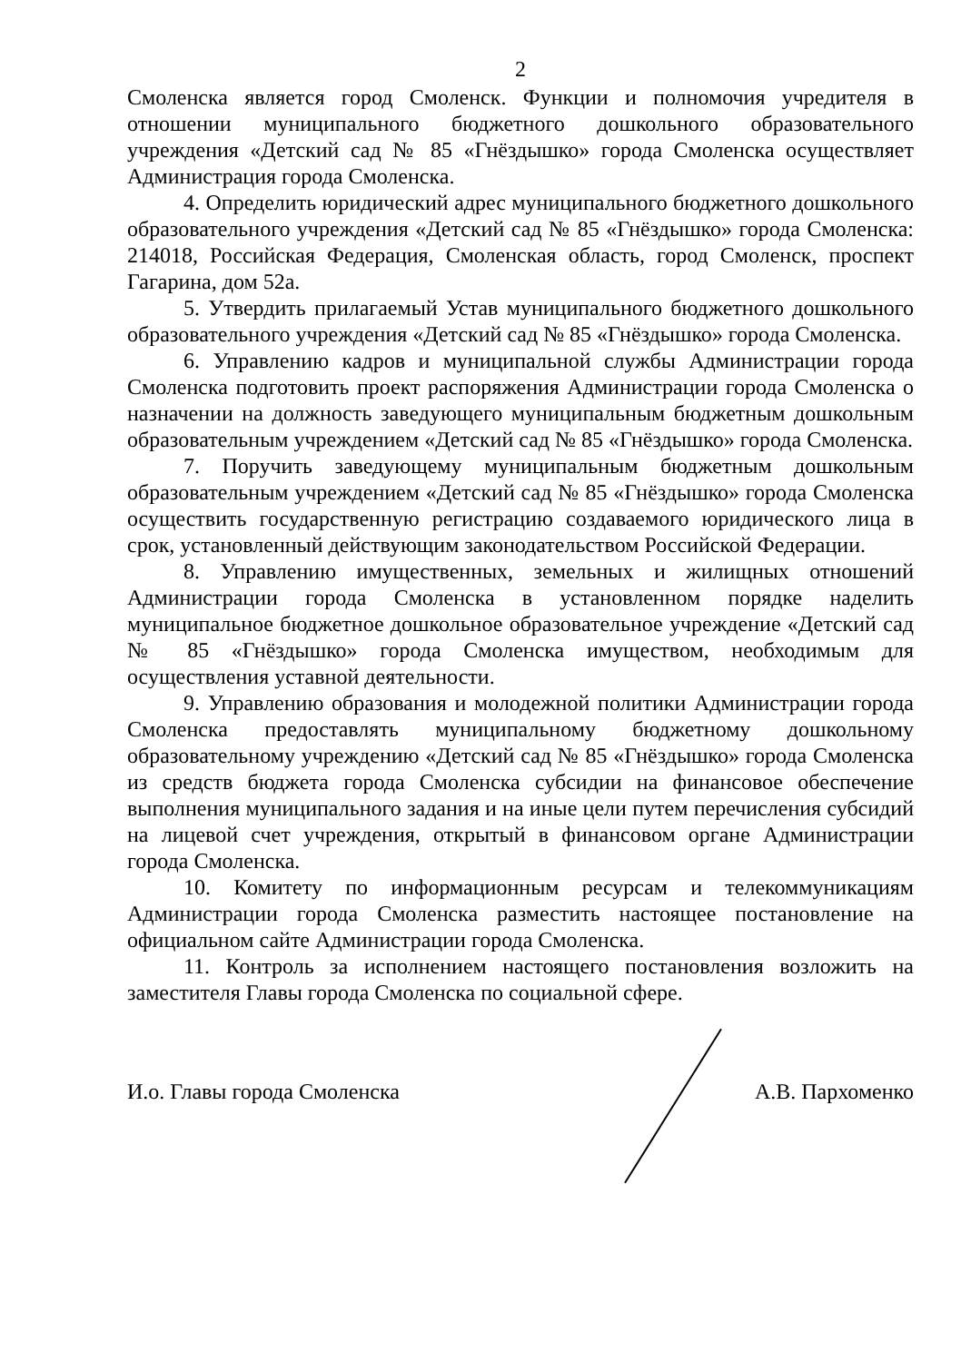2
Смоленска является город Смоленск. Функции и полномочия учредителя в отношении муниципального бюджетного дошкольного образовательного учреждения «Детский сад № 85 «Гнёздышко» города Смоленска осуществляет Администрация города Смоленска.
4. Определить юридический адрес муниципального бюджетного дошкольного образовательного учреждения «Детский сад № 85 «Гнёздышко» города Смоленска: 214018, Российская Федерация, Смоленская область, город Смоленск, проспект Гагарина, дом 52а.
5. Утвердить прилагаемый Устав муниципального бюджетного дошкольного образовательного учреждения «Детский сад № 85 «Гнёздышко» города Смоленска.
6. Управлению кадров и муниципальной службы Администрации города Смоленска подготовить проект распоряжения Администрации города Смоленска о назначении на должность заведующего муниципальным бюджетным дошкольным образовательным учреждением «Детский сад № 85 «Гнёздышко» города Смоленска.
7. Поручить заведующему муниципальным бюджетным дошкольным образовательным учреждением «Детский сад № 85 «Гнёздышко» города Смоленска осуществить государственную регистрацию создаваемого юридического лица в срок, установленный действующим законодательством Российской Федерации.
8. Управлению имущественных, земельных и жилищных отношений Администрации города Смоленска в установленном порядке наделить муниципальное бюджетное дошкольное образовательное учреждение «Детский сад № 85 «Гнёздышко» города Смоленска имуществом, необходимым для осуществления уставной деятельности.
9. Управлению образования и молодежной политики Администрации города Смоленска предоставлять муниципальному бюджетному дошкольному образовательному учреждению «Детский сад № 85 «Гнёздышко» города Смоленска из средств бюджета города Смоленска субсидии на финансовое обеспечение выполнения муниципального задания и на иные цели путем перечисления субсидий на лицевой счет учреждения, открытый в финансовом органе Администрации города Смоленска.
10. Комитету по информационным ресурсам и телекоммуникациям Администрации города Смоленска разместить настоящее постановление на официальном сайте Администрации города Смоленска.
11. Контроль за исполнением настоящего постановления возложить на заместителя Главы города Смоленска по социальной сфере.
И.о. Главы города Смоленска А.В. Пархоменко